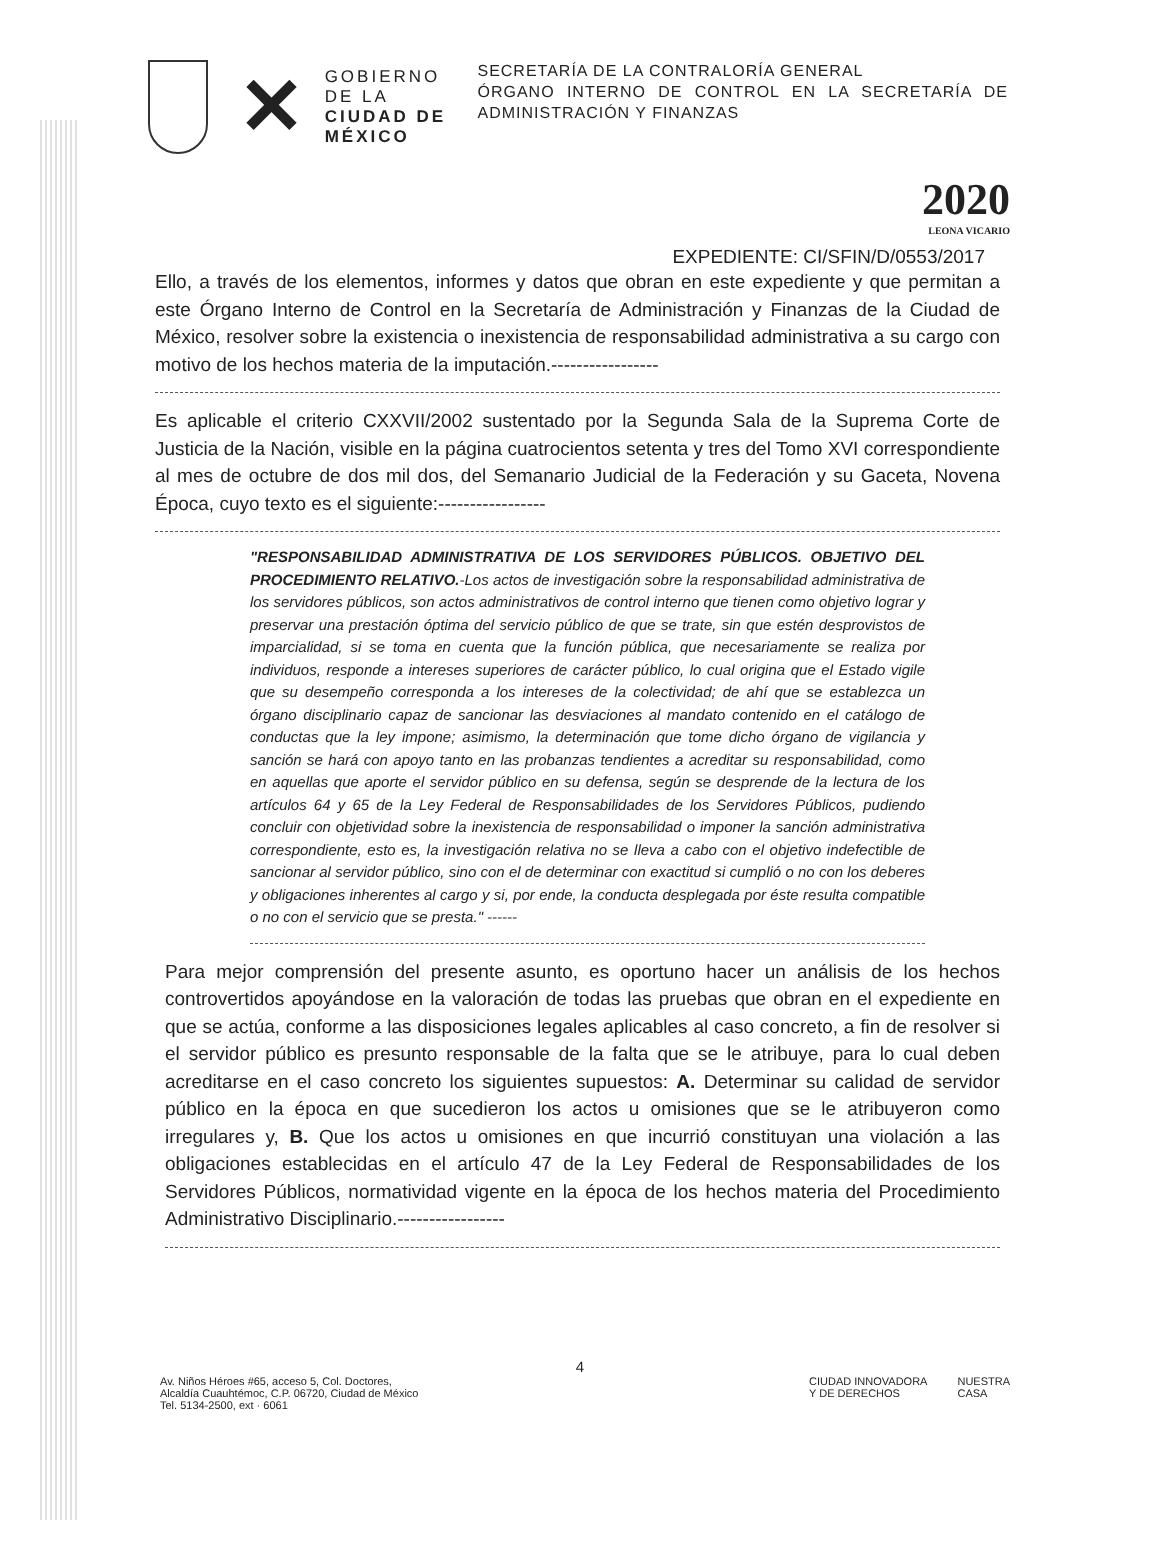✕
GOBIERNO DE LA
CIUDAD DE MÉXICO
SECRETARÍA DE LA CONTRALORÍA GENERAL
ÓRGANO INTERNO DE CONTROL EN LA SECRETARÍA DE ADMINISTRACIÓN Y FINANZAS
2020
LEONA VICARIO
EXPEDIENTE: CI/SFIN/D/0553/2017
Ello, a través de los elementos, informes y datos que obran en este expediente y que permitan a este Órgano Interno de Control en la Secretaría de Administración y Finanzas de la Ciudad de México, resolver sobre la existencia o inexistencia de responsabilidad administrativa a su cargo con motivo de los hechos materia de la imputación.-----------------
Es aplicable el criterio CXXVII/2002 sustentado por la Segunda Sala de la Suprema Corte de Justicia de la Nación, visible en la página cuatrocientos setenta y tres del Tomo XVI correspondiente al mes de octubre de dos mil dos, del Semanario Judicial de la Federación y su Gaceta, Novena Época, cuyo texto es el siguiente:-----------------
"RESPONSABILIDAD ADMINISTRATIVA DE LOS SERVIDORES PÚBLICOS. OBJETIVO DEL PROCEDIMIENTO RELATIVO.-Los actos de investigación sobre la responsabilidad administrativa de los servidores públicos, son actos administrativos de control interno que tienen como objetivo lograr y preservar una prestación óptima del servicio público de que se trate, sin que estén desprovistos de imparcialidad, si se toma en cuenta que la función pública, que necesariamente se realiza por individuos, responde a intereses superiores de carácter público, lo cual origina que el Estado vigile que su desempeño corresponda a los intereses de la colectividad; de ahí que se establezca un órgano disciplinario capaz de sancionar las desviaciones al mandato contenido en el catálogo de conductas que la ley impone; asimismo, la determinación que tome dicho órgano de vigilancia y sanción se hará con apoyo tanto en las probanzas tendientes a acreditar su responsabilidad, como en aquellas que aporte el servidor público en su defensa, según se desprende de la lectura de los artículos 64 y 65 de la Ley Federal de Responsabilidades de los Servidores Públicos, pudiendo concluir con objetividad sobre la inexistencia de responsabilidad o imponer la sanción administrativa correspondiente, esto es, la investigación relativa no se lleva a cabo con el objetivo indefectible de sancionar al servidor público, sino con el de determinar con exactitud si cumplió o no con los deberes y obligaciones inherentes al cargo y si, por ende, la conducta desplegada por éste resulta compatible o no con el servicio que se presta." ------
Para mejor comprensión del presente asunto, es oportuno hacer un análisis de los hechos controvertidos apoyándose en la valoración de todas las pruebas que obran en el expediente en que se actúa, conforme a las disposiciones legales aplicables al caso concreto, a fin de resolver si el servidor público es presunto responsable de la falta que se le atribuye, para lo cual deben acreditarse en el caso concreto los siguientes supuestos: A. Determinar su calidad de servidor público en la época en que sucedieron los actos u omisiones que se le atribuyeron como irregulares y, B. Que los actos u omisiones en que incurrió constituyan una violación a las obligaciones establecidas en el artículo 47 de la Ley Federal de Responsabilidades de los Servidores Públicos, normatividad vigente en la época de los hechos materia del Procedimiento Administrativo Disciplinario.-----------------
4
Av. Niños Héroes #65, acceso 5, Col. Doctores,
Alcaldía Cuauhtémoc, C.P. 06720, Ciudad de México
Tel. 5134-2500, ext · 6061
CIUDAD INNOVADORA
Y DE DERECHOS
NUESTRA
CASA